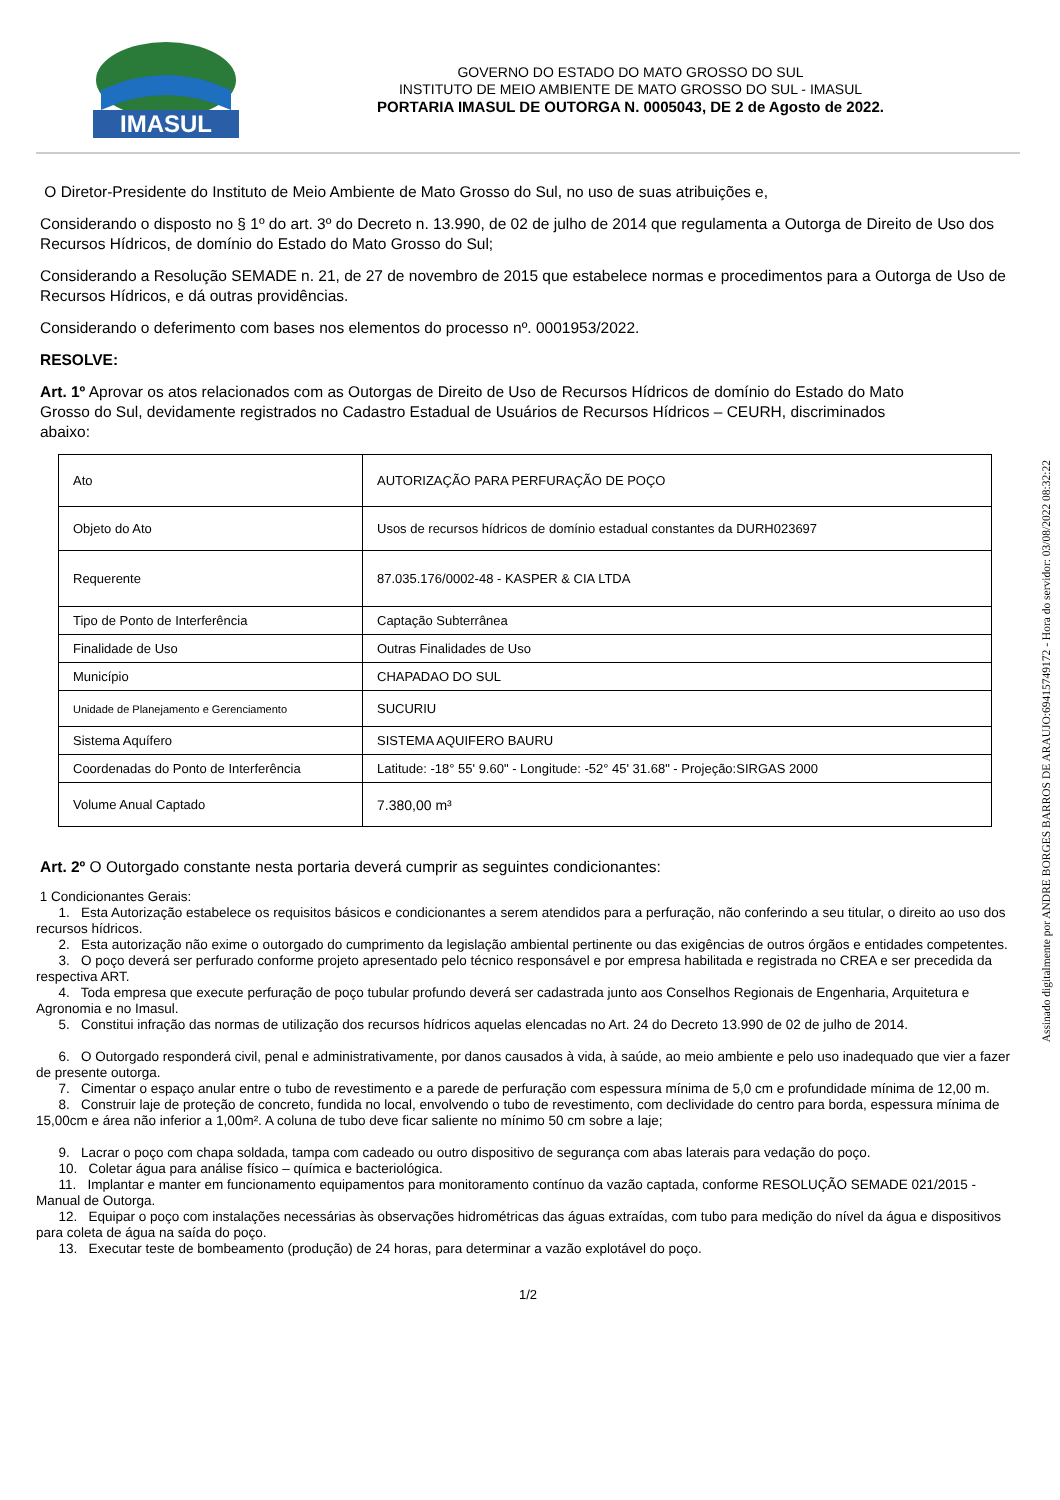IMASUL
GOVERNO DO ESTADO DO MATO GROSSO DO SUL
INSTITUTO DE MEIO AMBIENTE DE MATO GROSSO DO SUL - IMASUL
PORTARIA IMASUL DE OUTORGA N. 0005043, DE 2 de Agosto de 2022.
O Diretor-Presidente do Instituto de Meio Ambiente de Mato Grosso do Sul, no uso de suas atribuições e,
Considerando o disposto no § 1º do art. 3º do Decreto n. 13.990, de 02 de julho de 2014 que regulamenta a Outorga de Direito de Uso dos Recursos Hídricos, de domínio do Estado do Mato Grosso do Sul;
Considerando a Resolução SEMADE n. 21, de 27 de novembro de 2015 que estabelece normas e procedimentos para a Outorga de Uso de Recursos Hídricos, e dá outras providências.
Considerando o deferimento com bases nos elementos do processo nº. 0001953/2022.
RESOLVE:
Art. 1º Aprovar os atos relacionados com as Outorgas de Direito de Uso de Recursos Hídricos de domínio do Estado do Mato Grosso do Sul, devidamente registrados no Cadastro Estadual de Usuários de Recursos Hídricos – CEURH, discriminados abaixo:
| Ato | AUTORIZAÇÃO PARA PERFURAÇÃO DE POÇO |
| Objeto do Ato | Usos de recursos hídricos de domínio estadual constantes da DURH023697 |
| Requerente | 87.035.176/0002-48 - KASPER & CIA LTDA |
| Tipo de Ponto de Interferência | Captação Subterrânea |
| Finalidade de Uso | Outras Finalidades de Uso |
| Município | CHAPADAO DO SUL |
| Unidade de Planejamento e Gerenciamento | SUCURIU |
| Sistema Aquífero | SISTEMA AQUIFERO BAURU |
| Coordenadas do Ponto de Interferência | Latitude: -18° 55' 9.60" - Longitude: -52° 45' 31.68" - Projeção:SIRGAS 2000 |
| Volume Anual Captado | 7.380,00 m³ |
Art. 2º O Outorgado constante nesta portaria deverá cumprir as seguintes condicionantes:
1 Condicionantes Gerais:
1. Esta Autorização estabelece os requisitos básicos e condicionantes a serem atendidos para a perfuração, não conferindo a seu titular, o direito ao uso dos recursos hídricos.
2. Esta autorização não exime o outorgado do cumprimento da legislação ambiental pertinente ou das exigências de outros órgãos e entidades competentes.
3. O poço deverá ser perfurado conforme projeto apresentado pelo técnico responsável e por empresa habilitada e registrada no CREA e ser precedida da respectiva ART.
4. Toda empresa que execute perfuração de poço tubular profundo deverá ser cadastrada junto aos Conselhos Regionais de Engenharia, Arquitetura e Agronomia e no Imasul.
5. Constitui infração das normas de utilização dos recursos hídricos aquelas elencadas no Art. 24 do Decreto 13.990 de 02 de julho de 2014.
6. O Outorgado responderá civil, penal e administrativamente, por danos causados à vida, à saúde, ao meio ambiente e pelo uso inadequado que vier a fazer de presente outorga.
7. Cimentar o espaço anular entre o tubo de revestimento e a parede de perfuração com espessura mínima de 5,0 cm e profundidade mínima de 12,00 m.
8. Construir laje de proteção de concreto, fundida no local, envolvendo o tubo de revestimento, com declividade do centro para borda, espessura mínima de 15,00cm e área não inferior a 1,00m². A coluna de tubo deve ficar saliente no mínimo 50 cm sobre a laje;
9. Lacrar o poço com chapa soldada, tampa com cadeado ou outro dispositivo de segurança com abas laterais para vedação do poço.
10. Coletar água para análise físico – química e bacteriológica.
11. Implantar e manter em funcionamento equipamentos para monitoramento contínuo da vazão captada, conforme RESOLUÇÃO SEMADE 021/2015 - Manual de Outorga.
12. Equipar o poço com instalações necessárias às observações hidrométricas das águas extraídas, com tubo para medição do nível da água e dispositivos para coleta de água na saída do poço.
13. Executar teste de bombeamento (produção) de 24 horas, para determinar a vazão explotável do poço.
1/2
Assinado digitalmente por ANDRE BORGES BARROS DE ARAUJO:69415749172 - Hora do servidor: 03/08/2022 08:32:22